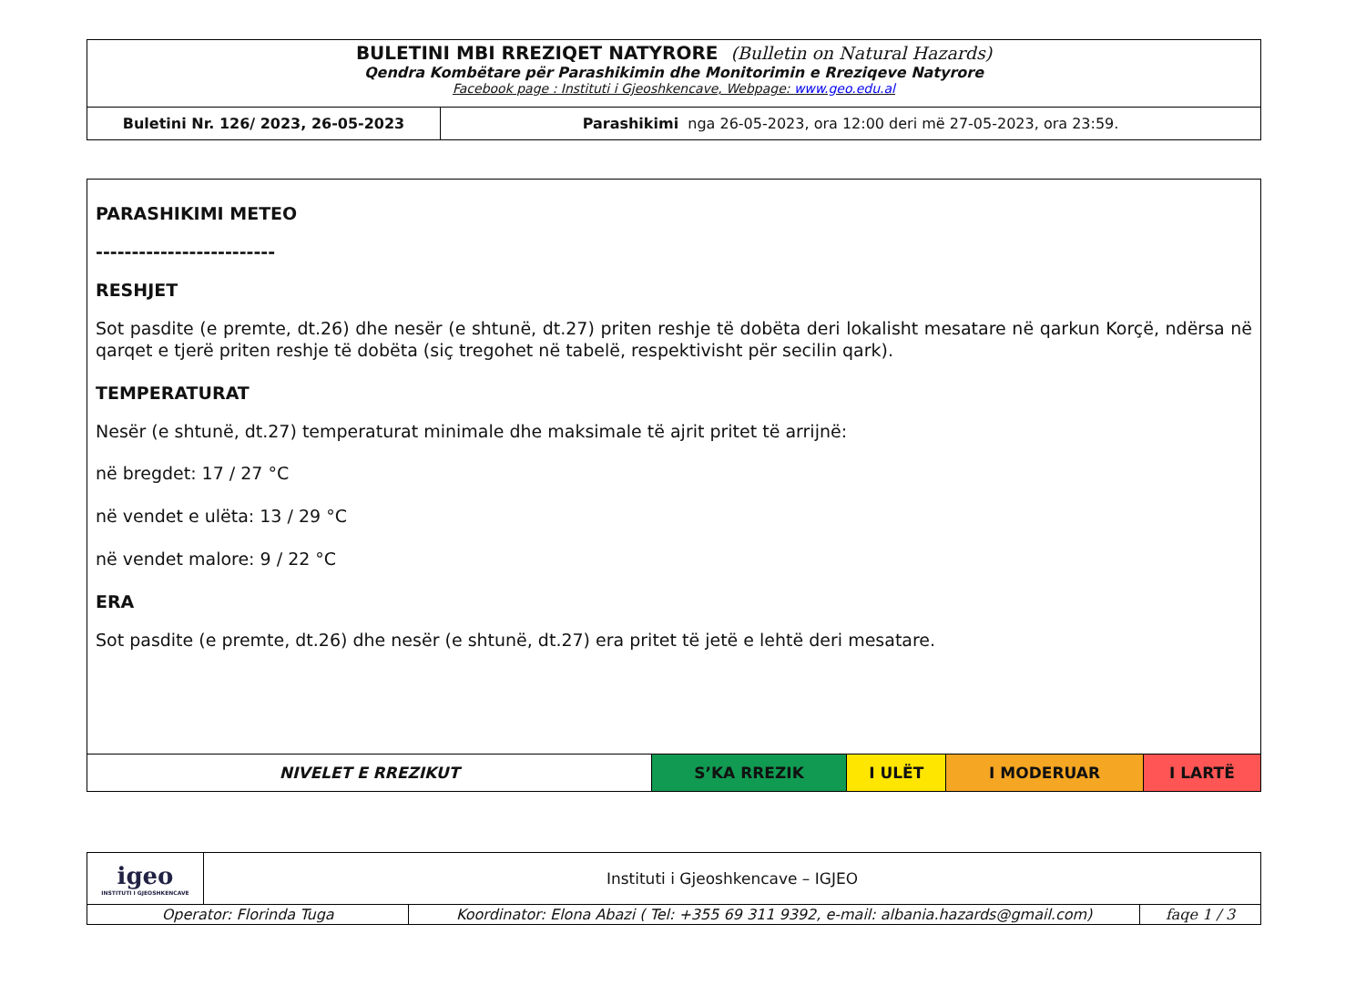| BULETINI MBI RREZIQET NATYRORE (Bulletin on Natural Hazards) Qendra Kombëtare për Parashikimin dhe Monitorimin e Rreziqeve Natyrore Facebook page : Instituti i Gjeoshkencave, Webpage: www.geo.edu.al | |
| Buletini Nr. 126/ 2023, 26-05-2023 | Parashikimi nga 26-05-2023, ora 12:00 deri më 27-05-2023, ora 23:59. |
PARASHIKIMI METEO
-------------------------
RESHJET
Sot pasdite (e premte, dt.26) dhe nesër (e shtunë, dt.27) priten reshje të dobëta deri lokalisht mesatare në qarkun Korçë, ndërsa në qarqet e tjerë priten reshje të dobëta (siç tregohet në tabelë, respektivisht për secilin qark).
TEMPERATURAT
Nesër (e shtunë, dt.27) temperaturat minimale dhe maksimale të ajrit pritet të arrijnë:
në bregdet: 17 / 27 °C
në vendet e ulëta: 13 / 29 °C
në vendet malore: 9 / 22 °C
ERA
Sot pasdite (e premte, dt.26) dhe nesër (e shtunë, dt.27) era pritet të jetë e lehtë deri mesatare.
| NIVELET E RREZIKUT | S’KA RREZIK | I ULËT | I MODERUAR | I LARTË |
| igeo INSTITUTI I GJEOSHKENCAVE | Instituti i Gjeoshkencave – IGJEO | | |
| Operator: Florinda Tuga | | Koordinator: Elona Abazi ( Tel: +355 69 311 9392, e-mail: albania.hazards@gmail.com) | faqe 1 / 3 |